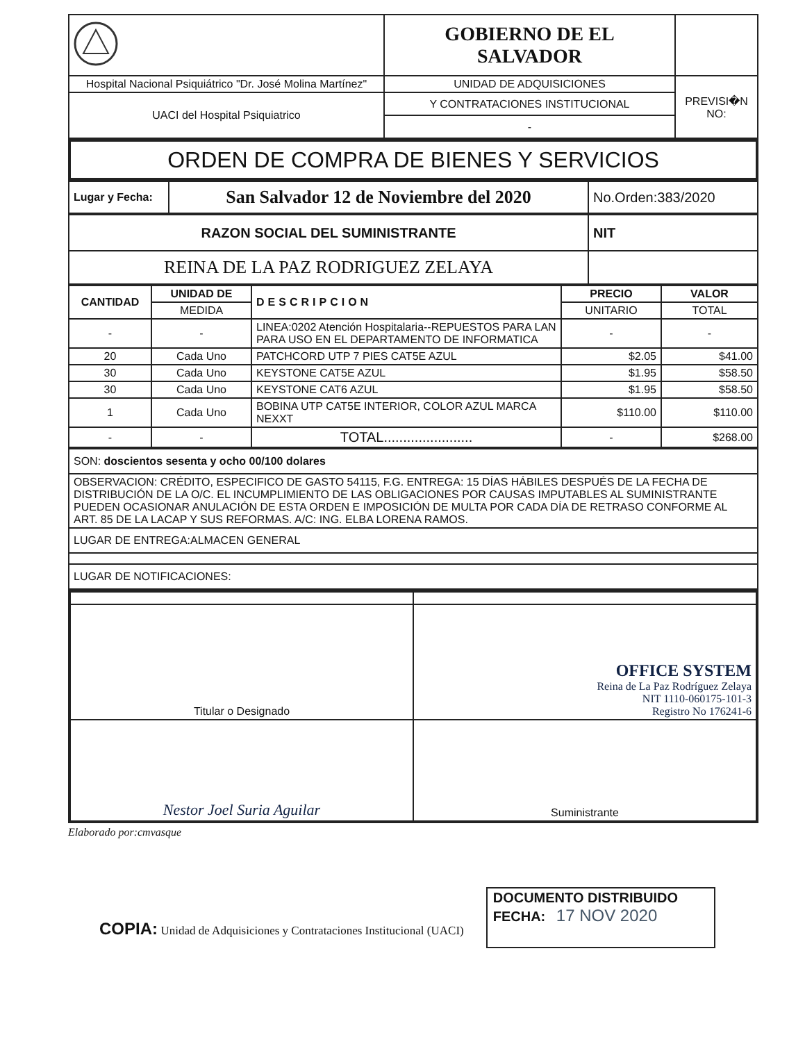| | GOBIERNO DE EL SALVADOR | |
| Hospital Nacional Psiquiátrico "Dr. José Molina Martínez" | UNIDAD DE ADQUISICIONES | PREVISI�N NO: |
| UACI del Hospital Psiquiatrico | Y CONTRATACIONES INSTITUCIONAL | |
| | - | |
| ORDEN DE COMPRA DE BIENES Y SERVICIOS |
| Lugar y Fecha: | San Salvador 12 de Noviembre del 2020 | No.Orden:383/2020 |
| RAZON SOCIAL DEL SUMINISTRANTE | NIT |
| REINA DE LA PAZ RODRIGUEZ ZELAYA | |
| CANTIDAD | UNIDAD DE | DESCRIPCION | PRECIO | VALOR |
| --- | --- | --- | --- | --- |
| | MEDIDA | | UNITARIO | TOTAL |
| - | - | LINEA:0202 Atención Hospitalaria--REPUESTOS PARA LAN PARA USO EN EL DEPARTAMENTO DE INFORMATICA | - | - |
| 20 | Cada Uno | PATCHCORD UTP 7 PIES CAT5E AZUL | $2.05 | $41.00 |
| 30 | Cada Uno | KEYSTONE CAT5E AZUL | $1.95 | $58.50 |
| 30 | Cada Uno | KEYSTONE CAT6 AZUL | $1.95 | $58.50 |
| 1 | Cada Uno | BOBINA UTP CAT5E INTERIOR, COLOR AZUL MARCA NEXXT | $110.00 | $110.00 |
| - | - | TOTAL....................... | - | $268.00 |
| SON: doscientos sesenta y ocho 00/100 dolares |
| OBSERVACION: CRÉDITO, ESPECIFICO DE GASTO 54115, F.G. ENTREGA: 15 DÍAS HÁBILES DESPUÉS DE LA FECHA DE DISTRIBUCIÓN DE LA O/C. EL INCUMPLIMIENTO DE LAS OBLIGACIONES POR CAUSAS IMPUTABLES AL SUMINISTRANTE PUEDEN OCASIONAR ANULACIÓN DE ESTA ORDEN E IMPOSICIÓN DE MULTA POR CADA DÍA DE RETRASO CONFORME AL ART. 85 DE LA LACAP Y SUS REFORMAS. A/C: ING. ELBA LORENA RAMOS. |
| LUGAR DE ENTREGA:ALMACEN GENERAL |
| LUGAR DE NOTIFICACIONES: |
| Titular o Designado | OFFICE SYSTEM Reina de La Paz Rodríguez Zelaya NIT 1110-060175-101-3 Registro No 176241-6 |
| Nestor Joel Suria Aguilar | Suministrante |
Elaborado por:cmvasque
COPIA: Unidad de Adquisiciones y Contrataciones Institucional (UACI)
DOCUMENTO DISTRIBUIDO
FECHA: 17 NOV 2020